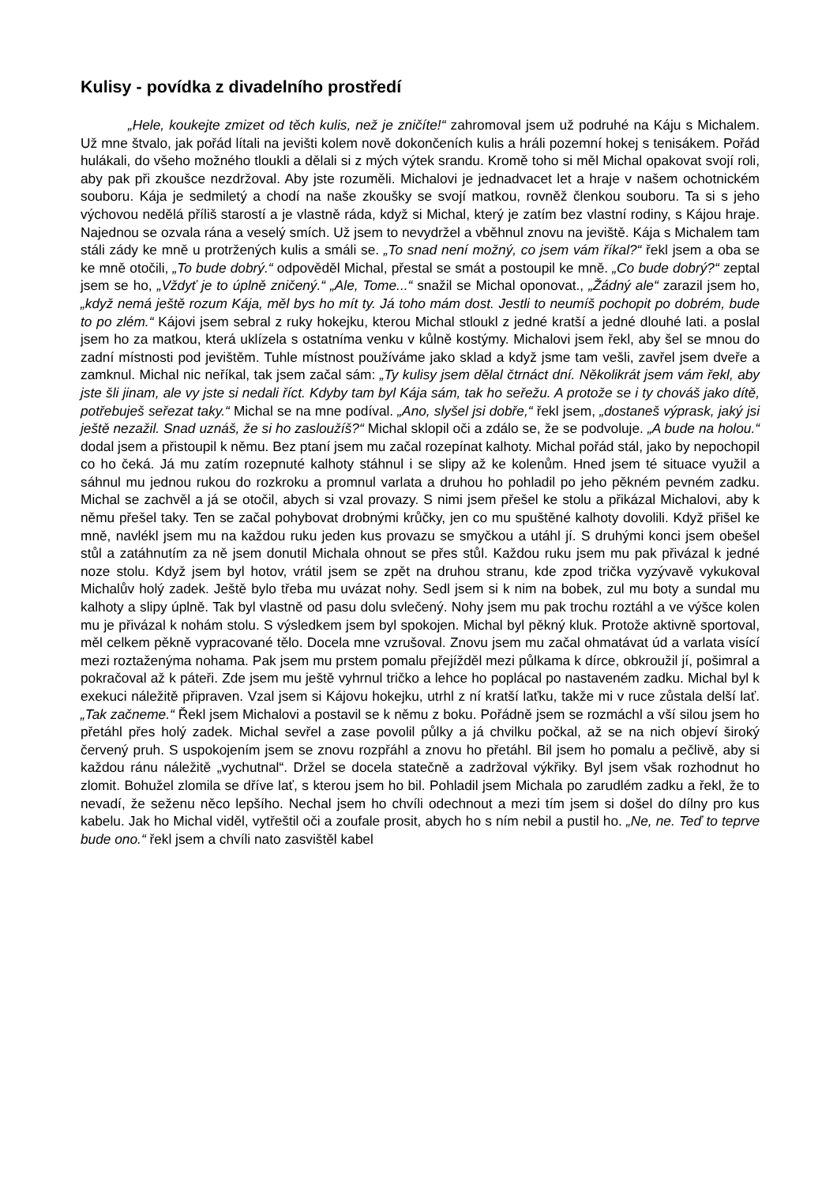Kulisy - povídka z divadelního prostředí
„Hele, koukejte zmizet od těch kulis, než je zničíte!“ zahromoval jsem už podruhé na Káju s Michalem. Už mne štvalo, jak pořád lítali na jevišti kolem nově dokončeních kulis a hráli pozemní hokej s tenisákem. Pořád hulákali, do všeho možného tloukli a dělali si z mých výtek srandu. Kromě toho si měl Michal opakovat svojí roli, aby pak při zkoušce nezdržoval. Aby jste rozuměli. Michalovi je jednadvacet let a hraje v našem ochotnickém souboru. Kája je sedmiletý a chodí na naše zkoušky se svojí matkou, rovněž členkou souboru. Ta si s jeho výchovou nedělá příliš starostí a je vlastně ráda, když si Michal, který je zatím bez vlastní rodiny, s Kájou hraje. Najednou se ozvala rána a veselý smích. Už jsem to nevydržel a vběhnul znovu na jeviště. Kája s Michalem tam stáli zády ke mně u protržených kulis a smáli se. „To snad není možný, co jsem vám říkal?“ řekl jsem a oba se ke mně otočili, „To bude dobrý.“ odpověděl Michal, přestal se smát a postoupil ke mně. „Co bude dobrý?“ zeptal jsem se ho, „Vždyť je to úplně zničený.“ „Ale, Tome...“ snažil se Michal oponovat., „Žádný ale“ zarazil jsem ho, „když nemá ještě rozum Kája, měl bys ho mít ty. Já toho mám dost. Jestli to neumíš pochopit po dobrém, bude to po zlém.“ Kájovi jsem sebral z ruky hokejku, kterou Michal stloukl z jedné kratší a jedné dlouhé lati. a poslal jsem ho za matkou, která uklízela s ostatníma venku v kůlně kostýmy. Michalovi jsem řekl, aby šel se mnou do zadní místnosti pod jevištěm. Tuhle místnost používáme jako sklad a když jsme tam vešli, zavřel jsem dveře a zamknul. Michal nic neříkal, tak jsem začal sám: „Ty kulisy jsem dělal čtrnáct dní. Několikrát jsem vám řekl, aby jste šli jinam, ale vy jste si nedali říct. Kdyby tam byl Kája sám, tak ho seřežu. A protože se i ty chováš jako dítě, potřebuješ seřezat taky.“ Michal se na mne podíval. „Ano, slyšel jsi dobře,“ řekl jsem, „dostaneš výprask, jaký jsi ještě nezažil. Snad uznáš, že si ho zasloužíš?“ Michal sklopil oči a zdálo se, že se podvoluje. „A bude na holou.“ dodal jsem a přistoupil k němu. Bez ptaní jsem mu začal rozepínat kalhoty. Michal pořád stál, jako by nepochopil co ho čeká. Já mu zatím rozepnuté kalhoty stáhnul i se slipy až ke kolenům. Hned jsem té situace využil a sáhnul mu jednou rukou do rozkroku a promnul varlata a druhou ho pohladil po jeho pěkném pevném zadku. Michal se zachvěl a já se otočil, abych si vzal provazy. S nimi jsem přešel ke stolu a přikázal Michalovi, aby k němu přešel taky. Ten se začal pohybovat drobnými krůčky, jen co mu spuštěné kalhoty dovolili. Když přišel ke mně, navlékl jsem mu na každou ruku jeden kus provazu se smyčkou a utáhl jí. S druhými konci jsem obešel stůl a zatáhnutím za ně jsem donutil Michala ohnout se přes stůl. Každou ruku jsem mu pak přivázal k jedné noze stolu. Když jsem byl hotov, vrátil jsem se zpět na druhou stranu, kde zpod trička vyzývavě vykukoval Michalův holý zadek. Ještě bylo třeba mu uvázat nohy. Sedl jsem si k nim na bobek, zul mu boty a sundal mu kalhoty a slipy úplně. Tak byl vlastně od pasu dolu svlečený. Nohy jsem mu pak trochu roztáhl a ve výšce kolen mu je přivázal k nohám stolu. S výsledkem jsem byl spokojen. Michal byl pěkný kluk. Protože aktivně sportoval, měl celkem pěkně vypracované tělo. Docela mne vzrušoval. Znovu jsem mu začal ohmatávat úd a varlata visící mezi roztaženýma nohama. Pak jsem mu prstem pomalu přejížděl mezi půlkama k dírce, obkroužil jí, pošimral a pokračoval až k páteři. Zde jsem mu ještě vyhrnul tričko a lehce ho poplácal po nastaveném zadku. Michal byl k exekuci náležitě připraven. Vzal jsem si Kájovu hokejku, utrhl z ní kratší laťku, takže mi v ruce zůstala delší lať. „Tak začneme.“ Řekl jsem Michalovi a postavil se k němu z boku. Pořádně jsem se rozmáchl a vší silou jsem ho přetáhl přes holý zadek. Michal sevřel a zase povolil půlky a já chvilku počkal, až se na nich objeví široký červený pruh. S uspokojením jsem se znovu rozpřáhl a znovu ho přetáhl. Bil jsem ho pomalu a pečlivě, aby si každou ránu náležitě „vychutnal“. Držel se docela statečně a zadržoval výkřiky. Byl jsem však rozhodnut ho zlomit. Bohužel zlomila se dříve lať, s kterou jsem ho bil. Pohladil jsem Michala po zarudlém zadku a řekl, že to nevadí, že seženu něco lepšího. Nechal jsem ho chvíli odechnout a mezi tím jsem si došel do dílny pro kus kabelu. Jak ho Michal viděl, vytřeštil oči a zoufale prosit, abych ho s ním nebil a pustil ho. „Ne, ne. Teď to teprve bude ono.“ řekl jsem a chvíli nato zasvištěl kabel